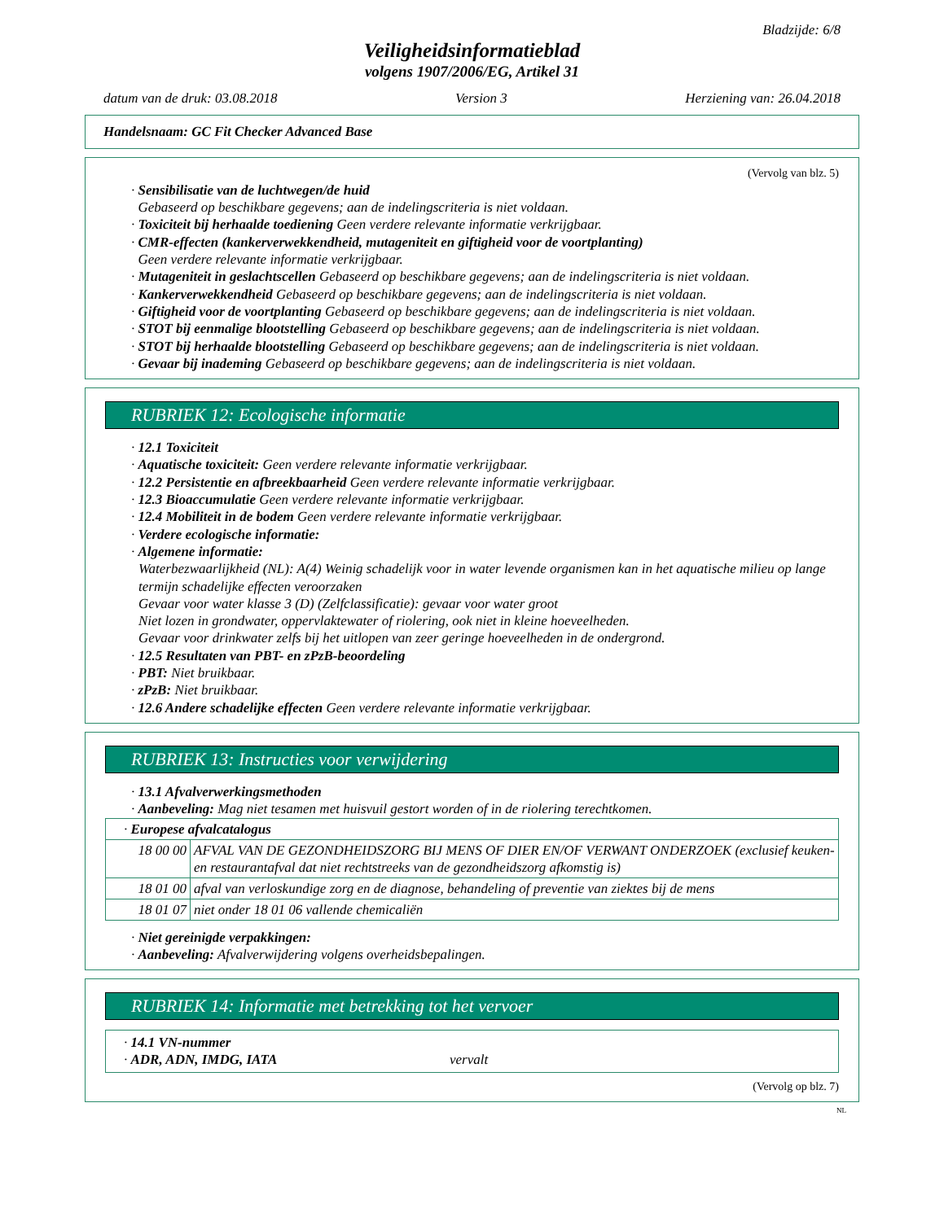Bladzijde: 6/8
Veiligheidsinformatieblad
volgens 1907/2006/EG, Artikel 31
datum van de druk: 03.08.2018 Version 3 Herziening van: 26.04.2018
Handelsnaam: GC Fit Checker Advanced Base
(Vervolg van blz. 5)
· Sensibilisatie van de luchtwegen/de huid
Gebaseerd op beschikbare gegevens; aan de indelingscriteria is niet voldaan.
· Toxiciteit bij herhaalde toediening Geen verdere relevante informatie verkrijgbaar.
· CMR-effecten (kankerverwekkendheid, mutageniteit en giftigheid voor de voortplanting)
Geen verdere relevante informatie verkrijgbaar.
· Mutageniteit in geslachtscellen Gebaseerd op beschikbare gegevens; aan de indelingscriteria is niet voldaan.
· Kankerverwekkendheid Gebaseerd op beschikbare gegevens; aan de indelingscriteria is niet voldaan.
· Giftigheid voor de voortplanting Gebaseerd op beschikbare gegevens; aan de indelingscriteria is niet voldaan.
· STOT bij eenmalige blootstelling Gebaseerd op beschikbare gegevens; aan de indelingscriteria is niet voldaan.
· STOT bij herhaalde blootstelling Gebaseerd op beschikbare gegevens; aan de indelingscriteria is niet voldaan.
· Gevaar bij inademing Gebaseerd op beschikbare gegevens; aan de indelingscriteria is niet voldaan.
RUBRIEK 12: Ecologische informatie
· 12.1 Toxiciteit
· Aquatische toxiciteit: Geen verdere relevante informatie verkrijgbaar.
· 12.2 Persistentie en afbreekbaarheid Geen verdere relevante informatie verkrijgbaar.
· 12.3 Bioaccumulatie Geen verdere relevante informatie verkrijgbaar.
· 12.4 Mobiliteit in de bodem Geen verdere relevante informatie verkrijgbaar.
· Verdere ecologische informatie:
· Algemene informatie:
Waterbezwaarlijkheid (NL): A(4) Weinig schadelijk voor in water levende organismen kan in het aquatische milieu op lange termijn schadelijke effecten veroorzaken
Gevaar voor water klasse 3 (D) (Zelfclassificatie): gevaar voor water groot
Niet lozen in grondwater, oppervlaktewater of riolering, ook niet in kleine hoeveelheden.
Gevaar voor drinkwater zelfs bij het uitlopen van zeer geringe hoeveelheden in de ondergrond.
· 12.5 Resultaten van PBT- en zPzB-beoordeling
· PBT: Niet bruikbaar.
· zPzB: Niet bruikbaar.
· 12.6 Andere schadelijke effecten Geen verdere relevante informatie verkrijgbaar.
RUBRIEK 13: Instructies voor verwijdering
· 13.1 Afvalverwerkingsmethoden
· Aanbeveling: Mag niet tesamen met huisvuil gestort worden of in de riolering terechtkomen.
| · Europese afvalcatalogus | |
| 18 00 00 | AFVAL VAN DE GEZONDHEIDSZORG BIJ MENS OF DIER EN/OF VERWANT ONDERZOEK (exclusief keuken- en restaurantafval dat niet rechtstreeks van de gezondheidszorg afkomstig is) |
| 18 01 00 | afval van verloskundige zorg en de diagnose, behandeling of preventie van ziektes bij de mens |
| 18 01 07 | niet onder 18 01 06 vallende chemicaliën |
· Niet gereinigde verpakkingen:
· Aanbeveling: Afvalverwijdering volgens overheidsbepalingen.
RUBRIEK 14: Informatie met betrekking tot het vervoer
· 14.1 VN-nummer
· ADR, ADN, IMDG, IATA vervalt
(Vervolg op blz. 7)
NL